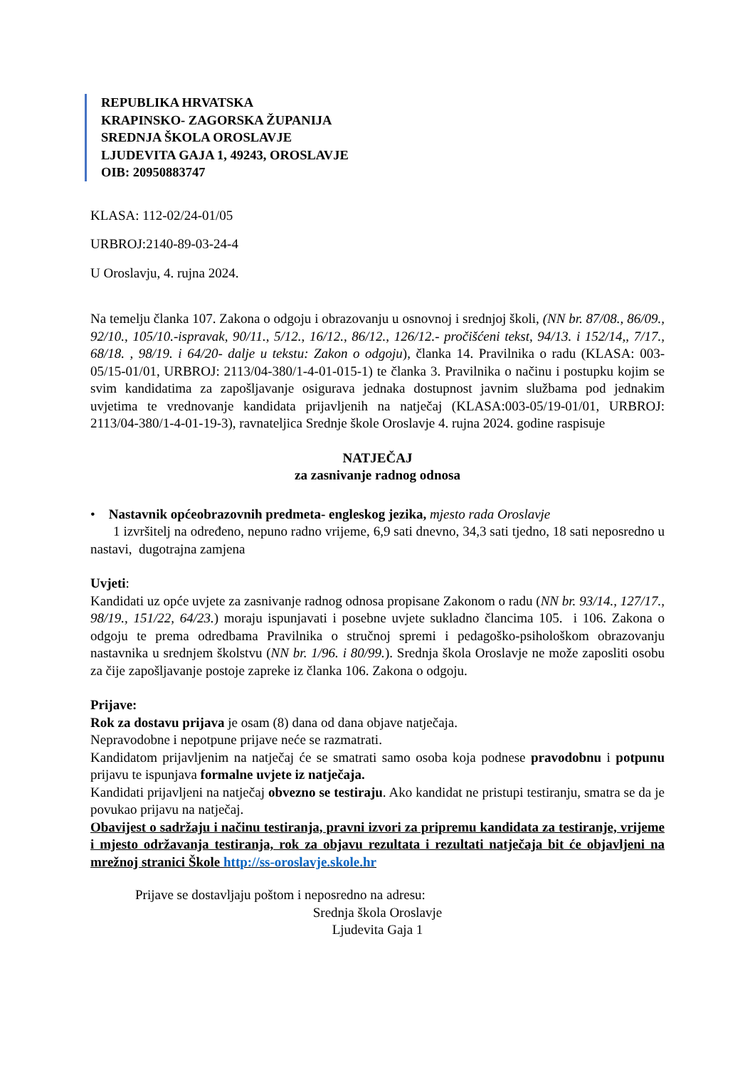REPUBLIKA HRVATSKA
KRAPINSKO- ZAGORSKA ŽUPANIJA
SREDNJA ŠKOLA OROSLAVJE
LJUDEVITA GAJA 1, 49243, OROSLAVJE
OIB: 20950883747
KLASA: 112-02/24-01/05
URBROJ:2140-89-03-24-4
U Oroslavju, 4. rujna 2024.
Na temelju članka 107. Zakona o odgoju i obrazovanju u osnovnoj i srednjoj školi, (NN br. 87/08., 86/09., 92/10., 105/10.-ispravak, 90/11., 5/12., 16/12., 86/12., 126/12.- pročišćeni tekst, 94/13. i 152/14,, 7/17., 68/18. , 98/19. i 64/20- dalje u tekstu: Zakon o odgoju), članka 14. Pravilnika o radu (KLASA: 003-05/15-01/01, URBROJ: 2113/04-380/1-4-01-015-1) te članka 3. Pravilnika o načinu i postupku kojim se svim kandidatima za zapošljavanje osigurava jednaka dostupnost javnim službama pod jednakim uvjetima te vrednovanje kandidata prijavljenih na natječaj (KLASA:003-05/19-01/01, URBROJ: 2113/04-380/1-4-01-19-3), ravnateljica Srednje škole Oroslavje 4. rujna 2024. godine raspisuje
NATJEČAJ
za zasnivanje radnog odnosa
• Nastavnik općeobrazovnih predmeta- engleskog jezika, mjesto rada Oroslavje
1 izvršitelj na određeno, nepuno radno vrijeme, 6,9 sati dnevno, 34,3 sati tjedno, 18 sati neposredno u nastavi, dugotrajna zamjena
Uvjeti:
Kandidati uz opće uvjete za zasnivanje radnog odnosa propisane Zakonom o radu (NN br. 93/14., 127/17., 98/19., 151/22, 64/23.) moraju ispunjavati i posebne uvjete sukladno člancima 105. i 106. Zakona o odgoju te prema odredbama Pravilnika o stručnoj spremi i pedagoško-psihološkom obrazovanju nastavnika u srednjem školstvu (NN br. 1/96. i 80/99.). Srednja škola Oroslavje ne može zaposliti osobu za čije zapošljavanje postoje zapreke iz članka 106. Zakona o odgoju.
Prijave:
Rok za dostavu prijava je osam (8) dana od dana objave natječaja.
Nepravodobne i nepotpune prijave neće se razmatrati.
Kandidatom prijavljenim na natječaj će se smatrati samo osoba koja podnese pravodobnu i potpunu prijavu te ispunjava formalne uvjete iz natječaja.
Kandidati prijavljeni na natječaj obvezno se testiraju. Ako kandidat ne pristupi testiranju, smatra se da je povukao prijavu na natječaj.
Obavijest o sadržaju i načinu testiranja, pravni izvori za pripremu kandidata za testiranje, vrijeme i mjesto održavanja testiranja, rok za objavu rezultata i rezultati natječaja bit će objavljeni na mrežnoj stranici Škole http://ss-oroslavje.skole.hr
Prijave se dostavljaju poštom i neposredno na adresu:
Srednja škola Oroslavje
Ljudevita Gaja 1